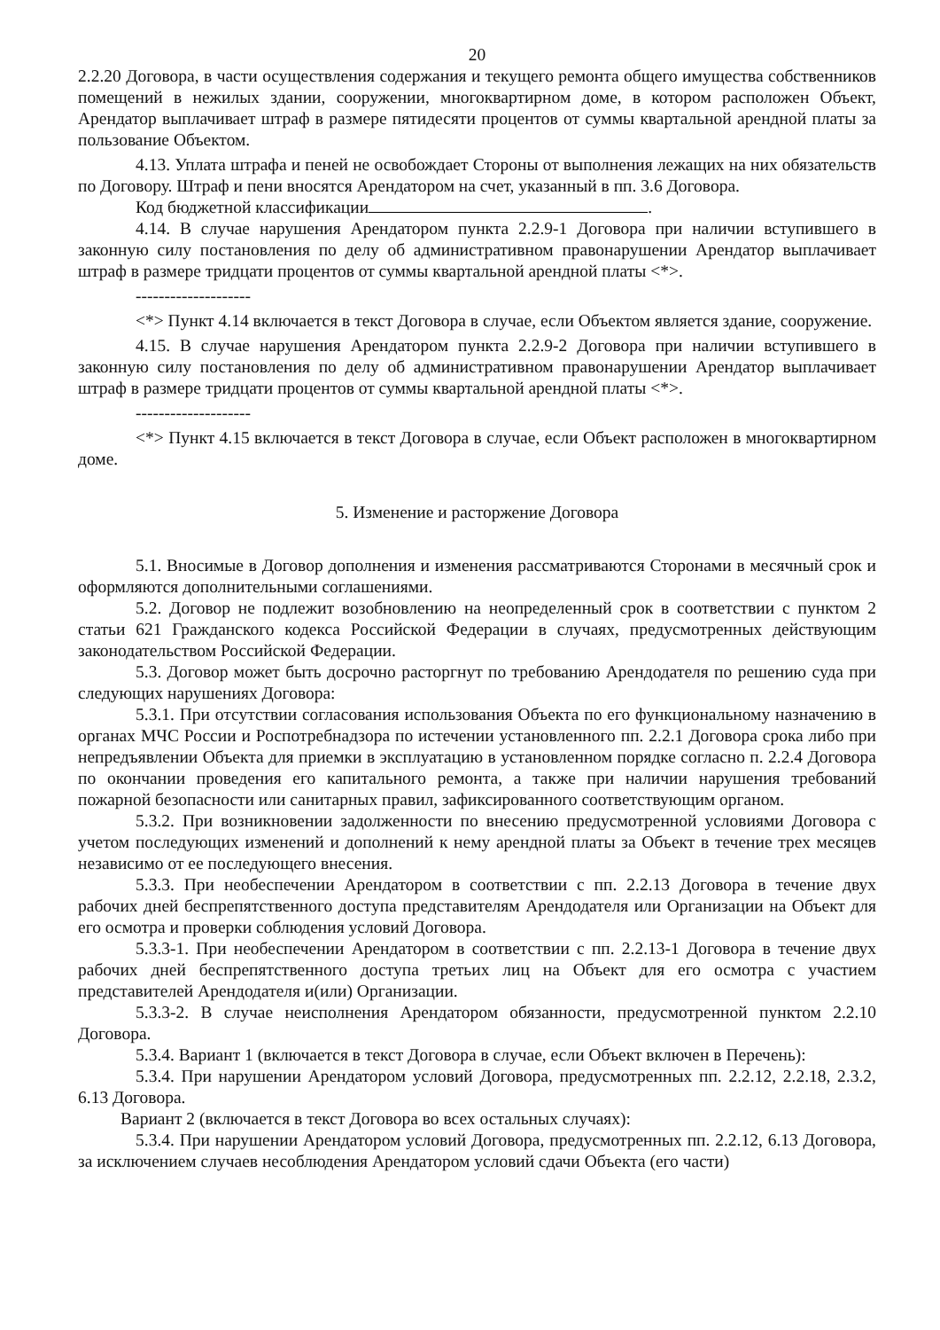20
2.2.20 Договора, в части осуществления содержания и текущего ремонта общего имущества собственников помещений в нежилых здании, сооружении, многоквартирном доме, в котором расположен Объект, Арендатор выплачивает штраф в размере пятидесяти процентов от суммы квартальной арендной платы за пользование Объектом.
4.13. Уплата штрафа и пеней не освобождает Стороны от выполнения лежащих на них обязательств по Договору. Штраф и пени вносятся Арендатором на счет, указанный в пп. 3.6 Договора.
Код бюджетной классификации .
4.14. В случае нарушения Арендатором пункта 2.2.9-1 Договора при наличии вступившего в законную силу постановления по делу об административном правонарушении Арендатор выплачивает штраф в размере тридцати процентов от суммы квартальной арендной платы <*>.
--------------------
<*> Пункт 4.14 включается в текст Договора в случае, если Объектом является здание, сооружение.
4.15. В случае нарушения Арендатором пункта 2.2.9-2 Договора при наличии вступившего в законную силу постановления по делу об административном правонарушении Арендатор выплачивает штраф в размере тридцати процентов от суммы квартальной арендной платы <*>.
--------------------
<*> Пункт 4.15 включается в текст Договора в случае, если Объект расположен в многоквартирном доме.
5. Изменение и расторжение Договора
5.1. Вносимые в Договор дополнения и изменения рассматриваются Сторонами в месячный срок и оформляются дополнительными соглашениями.
5.2. Договор не подлежит возобновлению на неопределенный срок в соответствии с пунктом 2 статьи 621 Гражданского кодекса Российской Федерации в случаях, предусмотренных действующим законодательством Российской Федерации.
5.3. Договор может быть досрочно расторгнут по требованию Арендодателя по решению суда при следующих нарушениях Договора:
5.3.1. При отсутствии согласования использования Объекта по его функциональному назначению в органах МЧС России и Роспотребнадзора по истечении установленного пп. 2.2.1 Договора срока либо при непредъявлении Объекта для приемки в эксплуатацию в установленном порядке согласно п. 2.2.4 Договора по окончании проведения его капитального ремонта, а также при наличии нарушения требований пожарной безопасности или санитарных правил, зафиксированного соответствующим органом.
5.3.2. При возникновении задолженности по внесению предусмотренной условиями Договора с учетом последующих изменений и дополнений к нему арендной платы за Объект в течение трех месяцев независимо от ее последующего внесения.
5.3.3. При необеспечении Арендатором в соответствии с пп. 2.2.13 Договора в течение двух рабочих дней беспрепятственного доступа представителям Арендодателя или Организации на Объект для его осмотра и проверки соблюдения условий Договора.
5.3.3-1. При необеспечении Арендатором в соответствии с пп. 2.2.13-1 Договора в течение двух рабочих дней беспрепятственного доступа третьих лиц на Объект для его осмотра с участием представителей Арендодателя и(или) Организации.
5.3.3-2. В случае неисполнения Арендатором обязанности, предусмотренной пунктом 2.2.10 Договора.
5.3.4. Вариант 1 (включается в текст Договора в случае, если Объект включен в Перечень):
5.3.4. При нарушении Арендатором условий Договора, предусмотренных пп. 2.2.12, 2.2.18, 2.3.2, 6.13 Договора.
Вариант 2 (включается в текст Договора во всех остальных случаях):
5.3.4. При нарушении Арендатором условий Договора, предусмотренных пп. 2.2.12, 6.13 Договора, за исключением случаев несоблюдения Арендатором условий сдачи Объекта (его части)